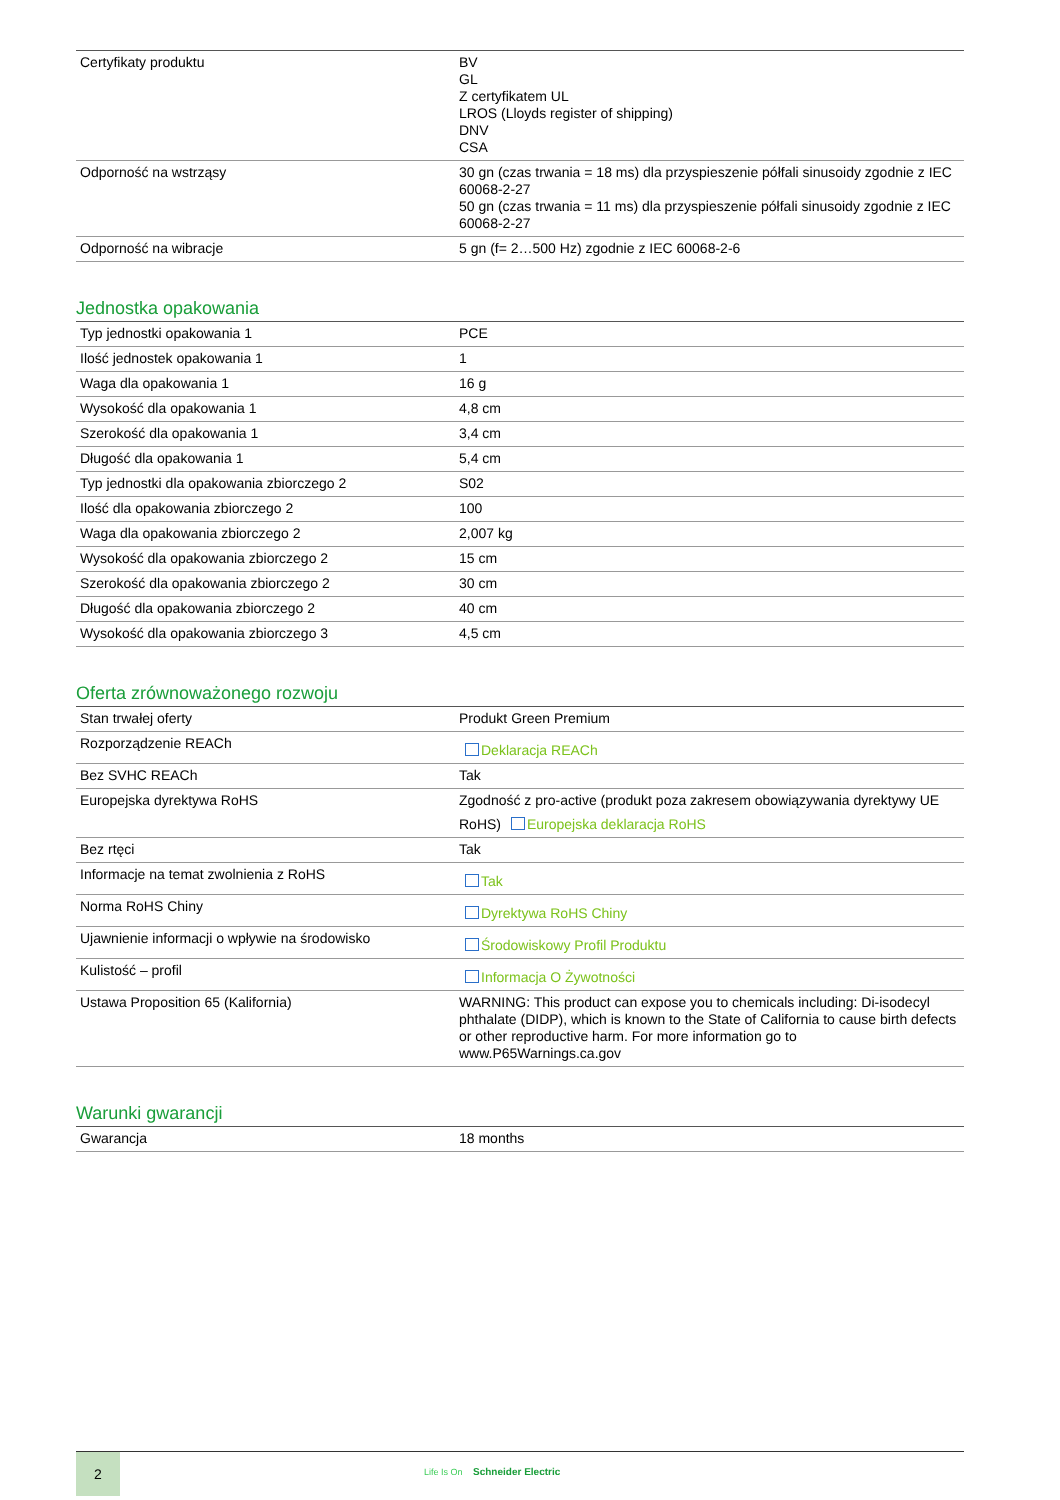| Certyfikaty produktu | BV GL Z certyfikatem UL LROS (Lloyds register of shipping) DNV CSA |
| Odporność na wstrząsy | 30 gn (czas trwania = 18 ms) dla przyspieszenie półfali sinusoidy zgodnie z IEC 60068-2-27 50 gn (czas trwania = 11 ms) dla przyspieszenie półfali sinusoidy zgodnie z IEC 60068-2-27 |
| Odporność na wibracje | 5 gn (f= 2…500 Hz) zgodnie z IEC 60068-2-6 |
Jednostka opakowania
| Typ jednostki opakowania 1 | PCE |
| Ilość jednostek opakowania 1 | 1 |
| Waga dla opakowania 1 | 16 g |
| Wysokość dla opakowania 1 | 4,8 cm |
| Szerokość dla opakowania 1 | 3,4 cm |
| Długość dla opakowania 1 | 5,4 cm |
| Typ jednostki dla opakowania zbiorczego 2 | S02 |
| Ilość dla opakowania zbiorczego 2 | 100 |
| Waga dla opakowania zbiorczego 2 | 2,007 kg |
| Wysokość dla opakowania zbiorczego 2 | 15 cm |
| Szerokość dla opakowania zbiorczego 2 | 30 cm |
| Długość dla opakowania zbiorczego 2 | 40 cm |
| Wysokość dla opakowania zbiorczego 3 | 4,5 cm |
Oferta zrównoważonego rozwoju
| Stan trwałej oferty | Produkt Green Premium |
| Rozporządzenie REACh | Deklaracja REACh |
| Bez SVHC REACh | Tak |
| Europejska dyrektywa RoHS | Zgodność z pro-active (produkt poza zakresem obowiązywania dyrektywy UE RoHS) Europejska deklaracja RoHS |
| Bez rtęci | Tak |
| Informacje na temat zwolnienia z RoHS | Tak |
| Norma RoHS Chiny | Dyrektywa RoHS Chiny |
| Ujawnienie informacji o wpływie na środowisko | Środowiskowy Profil Produktu |
| Kulistość – profil | Informacja O Żywotności |
| Ustawa Proposition 65 (Kalifornia) | WARNING: This product can expose you to chemicals including: Di-isodecyl phthalate (DIDP), which is known to the State of California to cause birth defects or other reproductive harm. For more information go to www.P65Warnings.ca.gov |
Warunki gwarancji
| Gwarancja | 18 months |
2
Life Is On Schneider Electric